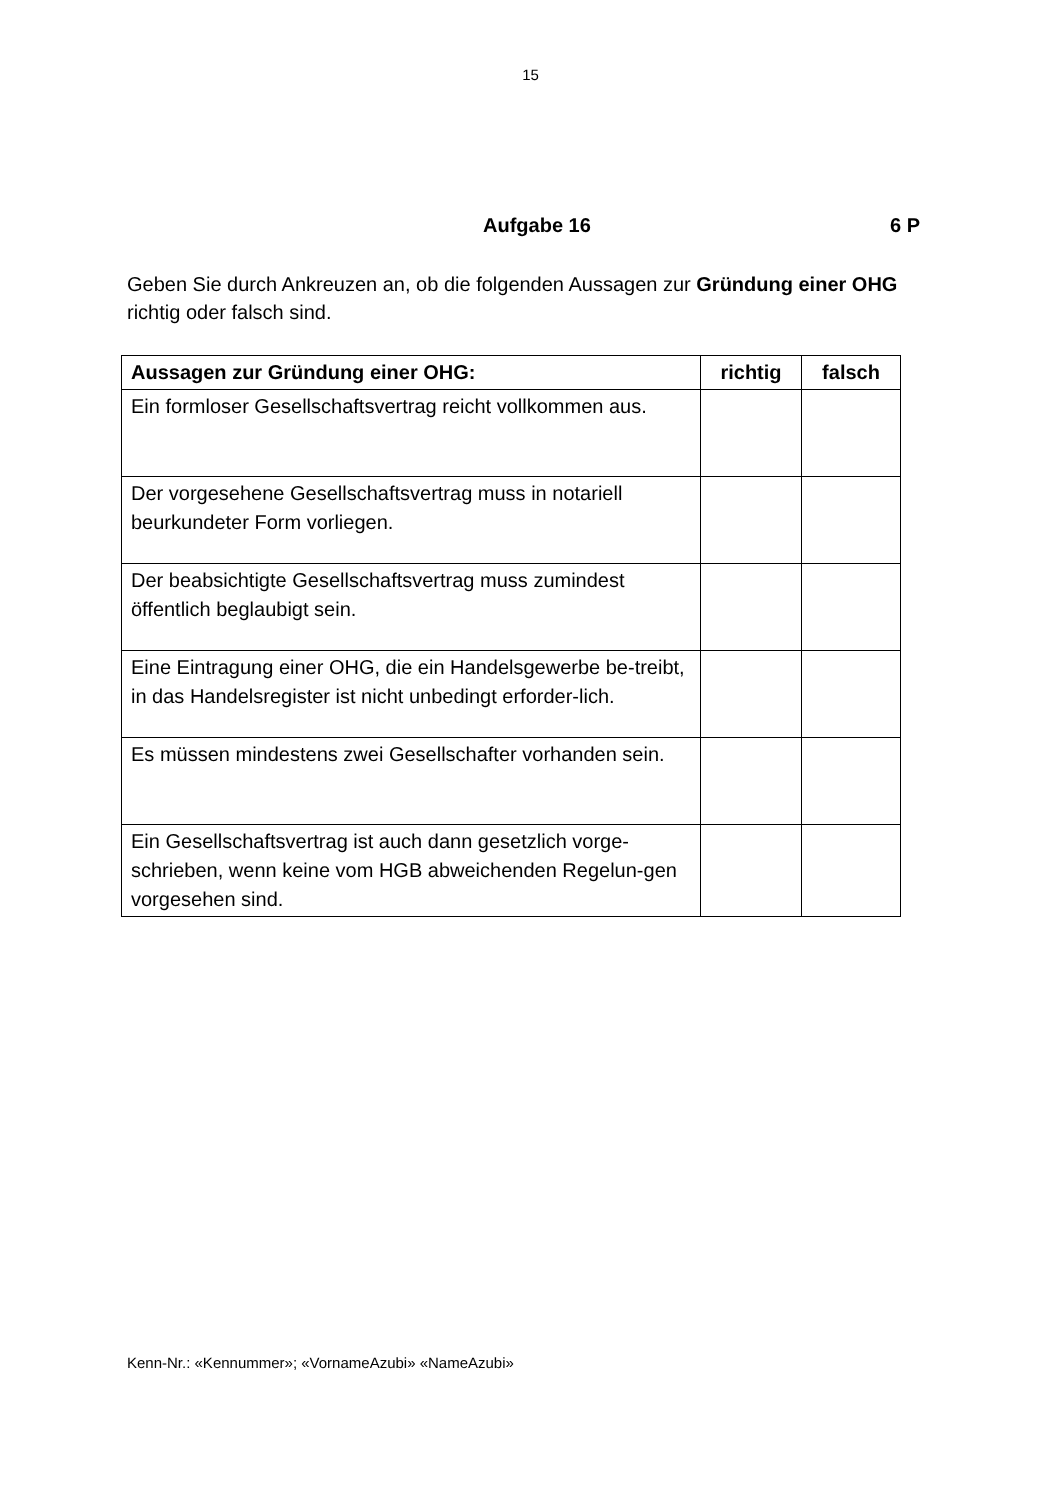15
Aufgabe 16 6 P
Geben Sie durch Ankreuzen an, ob die folgenden Aussagen zur Gründung einer OHG richtig oder falsch sind.
| Aussagen zur Gründung einer OHG: | richtig | falsch |
| --- | --- | --- |
| Ein formloser Gesellschaftsvertrag reicht vollkommen aus. | | |
| Der vorgesehene Gesellschaftsvertrag muss in notariell beurkundeter Form vorliegen. | | |
| Der beabsichtigte Gesellschaftsvertrag muss zumindest öffentlich beglaubigt sein. | | |
| Eine Eintragung einer OHG, die ein Handelsgewerbe be-treibt, in das Handelsregister ist nicht unbedingt erforder-lich. | | |
| Es müssen mindestens zwei Gesellschafter vorhanden sein. | | |
| Ein Gesellschaftsvertrag ist auch dann gesetzlich vorge-schrieben, wenn keine vom HGB abweichenden Regelun-gen vorgesehen sind. | | |
Kenn-Nr.: «Kennummer»; «VornameAzubi» «NameAzubi»